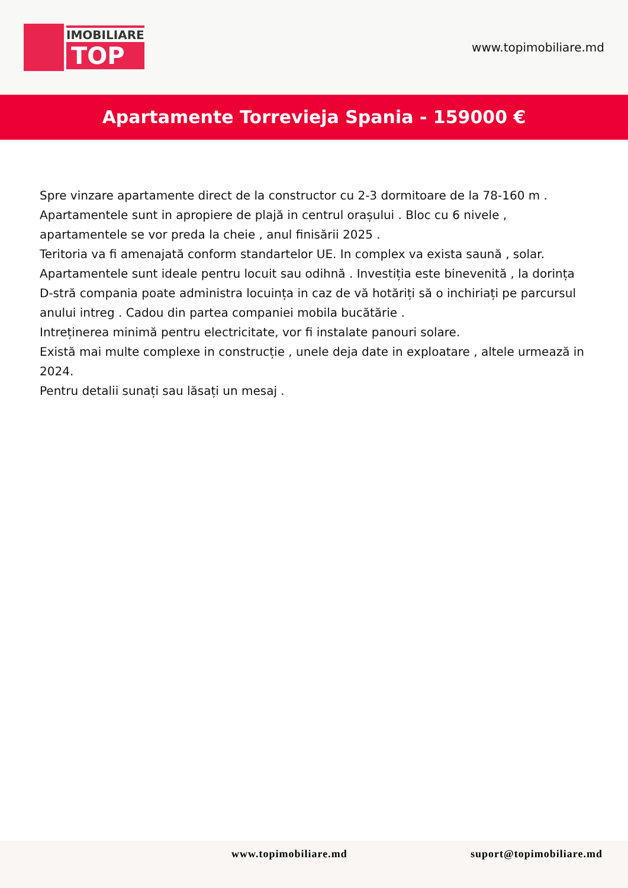IMOBILIARE
TOP
www.topimobiliare.md
Apartamente Torrevieja Spania - 159000 €
Spre vinzare apartamente direct de la constructor cu 2-3 dormitoare de la 78-160 m . Apartamentele sunt in apropiere de plajă in centrul orașului . Bloc cu 6 nivele , apartamentele se vor preda la cheie , anul finisării 2025 .
Teritoria va fi amenajată conform standartelor UE. In complex va exista saună , solar. Apartamentele sunt ideale pentru locuit sau odihnă . Investiția este binevenită , la dorința D-stră compania poate administra locuința in caz de vă hotăriți să o inchiriați pe parcursul anului intreg . Cadou din partea companiei mobila bucătărie .
Intreținerea minimă pentru electricitate, vor fi instalate panouri solare.
Există mai multe complexe in construcție , unele deja date in exploatare , altele urmează in 2024.
Pentru detalii sunați sau lăsați un mesaj .
www.topimobiliare.md suport@topimobiliare.md